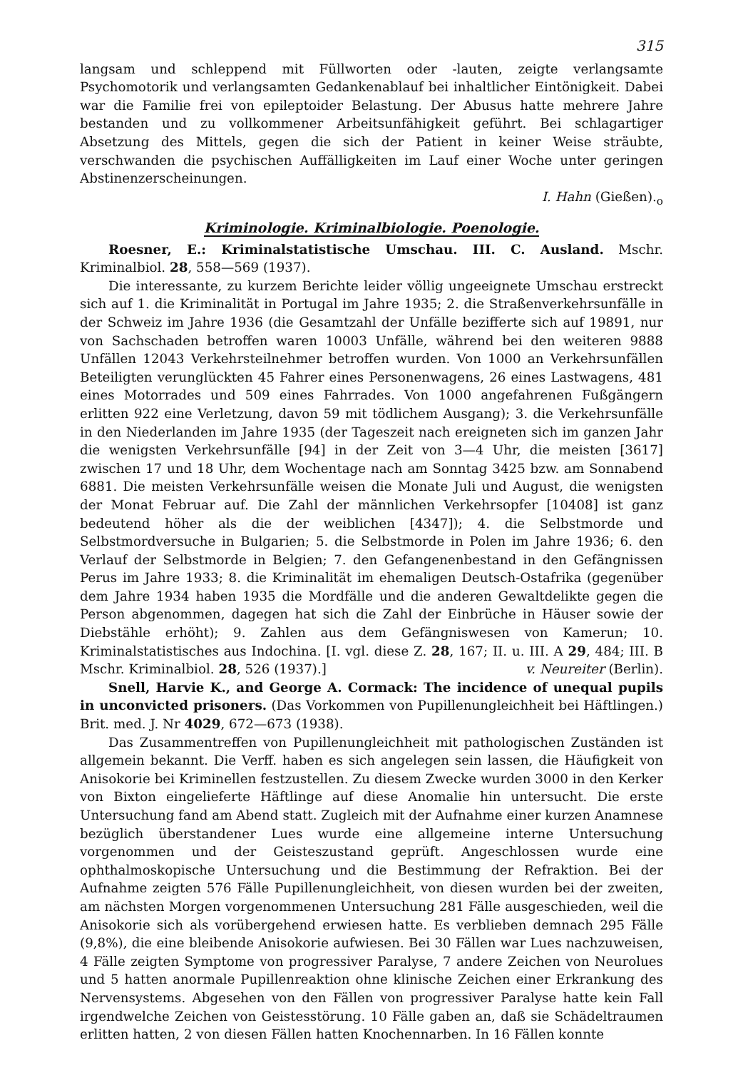315
langsam und schleppend mit Füllworten oder -lauten, zeigte verlangsamte Psychomotorik und verlangsamten Gedankenablauf bei inhaltlicher Eintönigkeit. Dabei war die Familie frei von epileptoider Belastung. Der Abusus hatte mehrere Jahre bestanden und zu vollkommener Arbeitsunfähigkeit geführt. Bei schlagartiger Absetzung des Mittels, gegen die sich der Patient in keiner Weise sträubte, verschwanden die psychischen Auffälligkeiten im Lauf einer Woche unter geringen Abstinenzerscheinungen.
I. Hahn (Gießen).<sub>o</sub>
Kriminologie. Kriminalbiologie. Poenologie.
Roesner, E.: Kriminalstatistische Umschau. III. C. Ausland. Mschr. Kriminalbiol. 28, 558—569 (1937).
Die interessante, zu kurzem Berichte leider völlig ungeeignete Umschau erstreckt sich auf 1. die Kriminalität in Portugal im Jahre 1935; 2. die Straßenverkehrsunfälle in der Schweiz im Jahre 1936 (die Gesamtzahl der Unfälle bezifferte sich auf 19891, nur von Sachschaden betroffen waren 10003 Unfälle, während bei den weiteren 9888 Unfällen 12043 Verkehrsteilnehmer betroffen wurden. Von 1000 an Verkehrsunfällen Beteiligten verunglückten 45 Fahrer eines Personenwagens, 26 eines Lastwagens, 481 eines Motorrades und 509 eines Fahrrades. Von 1000 angefahrenen Fußgängern erlitten 922 eine Verletzung, davon 59 mit tödlichem Ausgang); 3. die Verkehrsunfälle in den Niederlanden im Jahre 1935 (der Tageszeit nach ereigneten sich im ganzen Jahr die wenigsten Verkehrsunfälle [94] in der Zeit von 3—4 Uhr, die meisten [3617] zwischen 17 und 18 Uhr, dem Wochentage nach am Sonntag 3425 bzw. am Sonnabend 6881. Die meisten Verkehrsunfälle weisen die Monate Juli und August, die wenigsten der Monat Februar auf. Die Zahl der männlichen Verkehrsopfer [10408] ist ganz bedeutend höher als die der weiblichen [4347]); 4. die Selbstmorde und Selbstmordversuche in Bulgarien; 5. die Selbstmorde in Polen im Jahre 1936; 6. den Verlauf der Selbstmorde in Belgien; 7. den Gefangenenbestand in den Gefängnissen Perus im Jahre 1933; 8. die Kriminalität im ehemaligen Deutsch-Ostafrika (gegenüber dem Jahre 1934 haben 1935 die Mordfälle und die anderen Gewaltdelikte gegen die Person abgenommen, dagegen hat sich die Zahl der Einbrüche in Häuser sowie der Diebstähle erhöht); 9. Zahlen aus dem Gefängniswesen von Kamerun; 10. Kriminalstatistisches aus Indochina. [I. vgl. diese Z. 28, 167; II. u. III. A 29, 484; III. B Mschr. Kriminalbiol. 28, 526 (1937).] v. Neureiter (Berlin).
Snell, Harvie K., and George A. Cormack: The incidence of unequal pupils in unconvicted prisoners. (Das Vorkommen von Pupillenungleichheit bei Häftlingen.) Brit. med. J. Nr 4029, 672—673 (1938).
Das Zusammentreffen von Pupillenungleichheit mit pathologischen Zuständen ist allgemein bekannt. Die Verff. haben es sich angelegen sein lassen, die Häufigkeit von Anisokorie bei Kriminellen festzustellen. Zu diesem Zwecke wurden 3000 in den Kerker von Bixton eingelieferte Häftlinge auf diese Anomalie hin untersucht. Die erste Untersuchung fand am Abend statt. Zugleich mit der Aufnahme einer kurzen Anamnese bezüglich überstandener Lues wurde eine allgemeine interne Untersuchung vorgenommen und der Geisteszustand geprüft. Angeschlossen wurde eine ophthalmoskopische Untersuchung und die Bestimmung der Refraktion. Bei der Aufnahme zeigten 576 Fälle Pupillenungleichheit, von diesen wurden bei der zweiten, am nächsten Morgen vorgenommenen Untersuchung 281 Fälle ausgeschieden, weil die Anisokorie sich als vorübergehend erwiesen hatte. Es verblieben demnach 295 Fälle (9,8%), die eine bleibende Anisokorie aufwiesen. Bei 30 Fällen war Lues nachzuweisen, 4 Fälle zeigten Symptome von progressiver Paralyse, 7 andere Zeichen von Neurolues und 5 hatten anormale Pupillenreaktion ohne klinische Zeichen einer Erkrankung des Nervensystems. Abgesehen von den Fällen von progressiver Paralyse hatte kein Fall irgendwelche Zeichen von Geistesstörung. 10 Fälle gaben an, daß sie Schädeltraumen erlitten hatten, 2 von diesen Fällen hatten Knochennarben. In 16 Fällen konnte